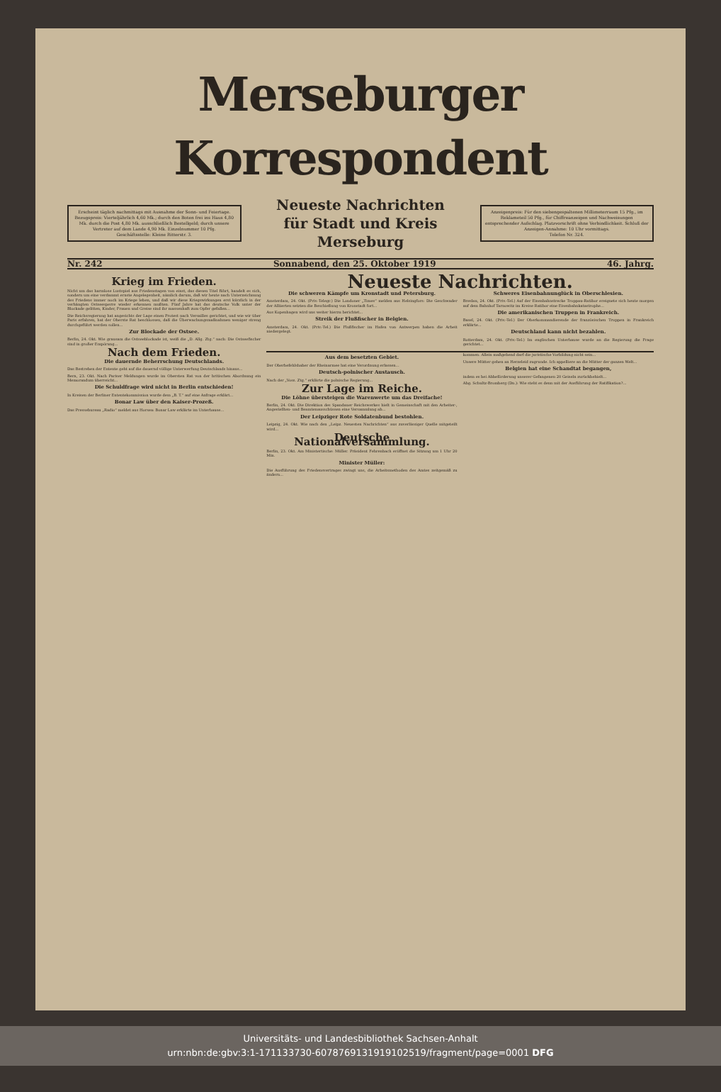Merseburger Korrespondent
Erscheint täglich nachmittags mit Ausnahme der Sonn- und Feiertage. Bezugspreis: Vierteljährlich 4,60 Mk.; durch den Boten frei ins Haus 4,80 Mk. durch die Post 4,80 Mk. ausschließlich Bestellgeld; durch unsere Vertreter auf dem Lande 4,90 Mk. Einzelnummer 10 Pfg.
Geschäftsstelle: Kleine Ritterstr. 3.
Neueste Nachrichten
für Stadt und Kreis Merseburg
Anzeigenpreis: Für den siebengespaltenen Millimeterraum 15 Pfg., im Reklameteil 50 Pfg., für Chiffreanzeigen und Nachweisungen entsprechender Aufschlag. Platzvorschrift ohne Verbindlichkeit. Schluß der Anzeigen-Annahme: 10 Uhr vormittags.
Telefon Nr. 324.
Nr. 242 Sonnabend, den 25. Oktober 1919 46. Jahrg.
Krieg im Frieden.
Nicht um das harmlose Lustspiel aus Friedenstagen von einst, das diesen Titel führt, handelt es sich, sondern um eine verdammt ernste Angelegenheit, nämlich darum, daß wir heute nach Unterzeichnung des Friedens immer noch im Kriege leben, und daß wir diese Kriegswirkungen erst kürzlich in der verhängten Ostseesperre wieder erkennen mußten. Fünf Jahre hat das deutsche Volk unter der Blockade gelitten, Kinder, Frauen und Greise sind ihr massenhaft zum Opfer gefallen...
Die Reichsregierung hat angesichts der Lage einen Protest nach Versailles gerichtet, und wie wir über Paris erfahren, hat der Oberste Rat beschlossen, daß die Überwachungsmaßnahmen weniger streng durchgeführt werden sollen...
Zur Blockade der Ostsee.
Berlin, 24. Okt. Wie grausam die Ostseeblockade ist, weiß die „D. Allg. Ztg.“ nach: Die Ostseefischer sind in großer Empörung...
Nach dem Frieden.
Die dauernde Beherrschung Deutschlands.
Das Bestreben der Entente geht auf die dauernd völlige Unterwerfung Deutschlands hinaus...
Bern, 23. Okt. Nach Pariser Meldungen wurde im Obersten Rat von der britischen Abordnung ein Memorandum überreicht...
Die Schuldfrage wird nicht in Berlin entschieden!
In Kreisen der Berliner Ententekommission wurde dem „B. T.“ auf eine Anfrage erklärt...
Bonar Law über den Kaiser-Prozeß.
Das Pressebureau „Radio“ meldet aus Horsea: Bonar Law erklärte im Unterhause...
Neueste Nachrichten.
Die schweren Kämpfe um Kronstadt und Petersburg.
Amsterdam, 24. Okt. (Priv.-Telegr.) Die Londoner „Times“ melden aus Helsingfors: Die Geschwader der Alliierten setzten die Beschießung von Kronstadt fort...
Aus Kopenhagen wird uns weiter hierzu berichtet...
Streik der Flußfischer in Belgien.
Amsterdam, 24. Okt. (Priv.-Tel.) Die Flußfischer im Hafen von Antwerpen haben die Arbeit niedergelegt.
Schweres Eisenbahnunglück in Oberschlesien.
Breslau, 24. Okt. (Priv.-Tel.) Auf der Eisenbahnstrecke Troppau-Ratibor ereignete sich heute morgen auf dem Bahnhof Tarnowitz im Kreise Ratibor eine Eisenbahnkatastrophe...
Die amerikanischen Truppen in Frankreich.
Basel, 24. Okt. (Priv.-Tel.) Der Oberkommandierende der französischen Truppen in Frankreich erklärte...
Deutschland kann nicht bezahlen.
Rotterdam, 24. Okt. (Priv.-Tel.) Im englischen Unterhause wurde an die Regierung die Frage gerichtet...
Aus dem besetzten Gebiet.
Der Oberbefehlshaber der Rheinarmee hat eine Verordnung erlassen...
Deutsch-polnischer Austausch.
Nach der „Voss. Ztg.“ erklärte die polnische Regierung...
Zur Lage im Reiche.
Die Löhne übersteigen die Warenwerte um das Dreifache!
Berlin, 24. Okt. Die Direktion des Spandauer Reichswerkes hielt in Gemeinschaft mit den Arbeiter-, Angestellten- und Beamtenausschüssen eine Versammlung ab...
Der Leipziger Rote Soldatenbund bestohlen.
Leipzig, 24. Okt. Wie nach den „Leipz. Neuesten Nachrichten“ aus zuverlässiger Quelle mitgeteilt wird...
Deutsche Nationalversammlung.
Berlin, 23. Okt. Am Ministertische: Müller. Präsident Fehrenbach eröffnet die Sitzung um 1 Uhr 20 Min.
Minister Müller:
Die Ausführung des Friedensvertrages zwingt uns, die Arbeitsmethoden des Amtes zeitgemäß zu ändern...
kommen. Allein maßgebend darf die juristische Vorbildung nicht sein...
Unsere Mütter gehen an Herzeleid zugrunde. Ich appelliere an die Mütter der ganzen Welt...
Belgien hat eine Schandtat begangen,
indem es bei Abbeförderung unserer Gefangenen 20 Geiseln zurückbehielt...
Abg. Schultz-Bromberg (Dn.): Wie steht es denn mit der Ausführung der Ratifikation?...
Universitäts- und Landesbibliothek Sachsen-Anhalt
urn:nbn:de:gbv:3:1-171133730-6078769131919102519/fragment/page=0001 DFG